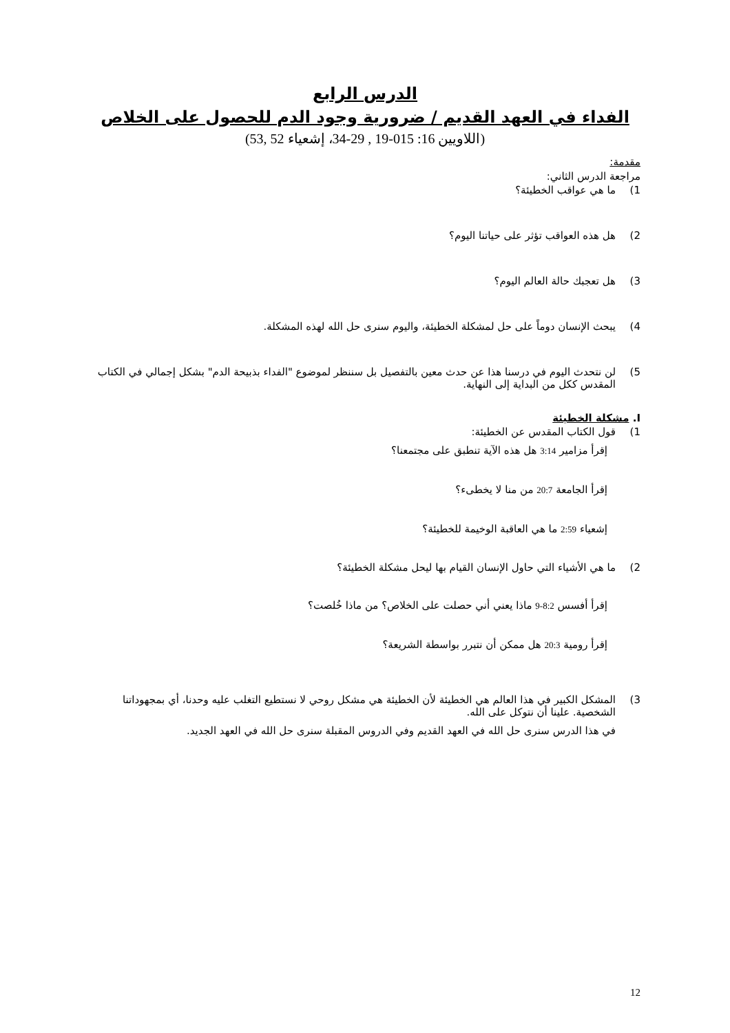الدرس الرابع
الفداء في العهد القديم / ضرورية وجود الدم للحصول على الخلاص
(اللاويين 16: 015-19 , 29-34، إشعياء 52 ,53)
مقدمة:
مراجعة الدرس الثاني:
1) ما هي عواقب الخطيئة؟
2) هل هذه العواقب تؤثر على حياتنا اليوم؟
3) هل تعجبك حالة العالم اليوم؟
4) يبحث الإنسان دوماً على حل لمشكلة الخطيئة، واليوم سنرى حل الله لهذه المشكلة.
5) لن نتحدث اليوم في درسنا هذا عن حدث معين بالتفصيل بل سننظر لموضوع "الفداء بذبيحة الدم" بشكل إجمالي في الكتاب المقدس ككل من البداية إلى النهاية.
I. مشكلة الخطيئة
1) قول الكتاب المقدس عن الخطيئة:
إقرأ مزامير 3:14 هل هذه الآية تنطبق على مجتمعنا؟
إقرأ الجامعة 20:7 من منا لا يخطىء؟
إشعياء 2:59 ما هي العاقبة الوخيمة للخطيئة؟
2) ما هي الأشياء التي حاول الإنسان القيام بها ليحل مشكلة الخطيئة؟
إقرأ أفسس 8:2-9 ماذا يعني أني حصلت على الخلاص؟ من ماذا خُلصت؟
إقرأ رومية 20:3 هل ممكن أن نتبرر بواسطة الشريعة؟
3) المشكل الكبير في هذا العالم هي الخطيئة لأن الخطيئة هي مشكل روحي لا نستطيع التغلب عليه وحدنا، أي بمجهوداتنا الشخصية. علينا أن نتوكل على الله.
في هذا الدرس سنرى حل الله في العهد القديم وفي الدروس المقبلة سنرى حل الله في العهد الجديد.
12